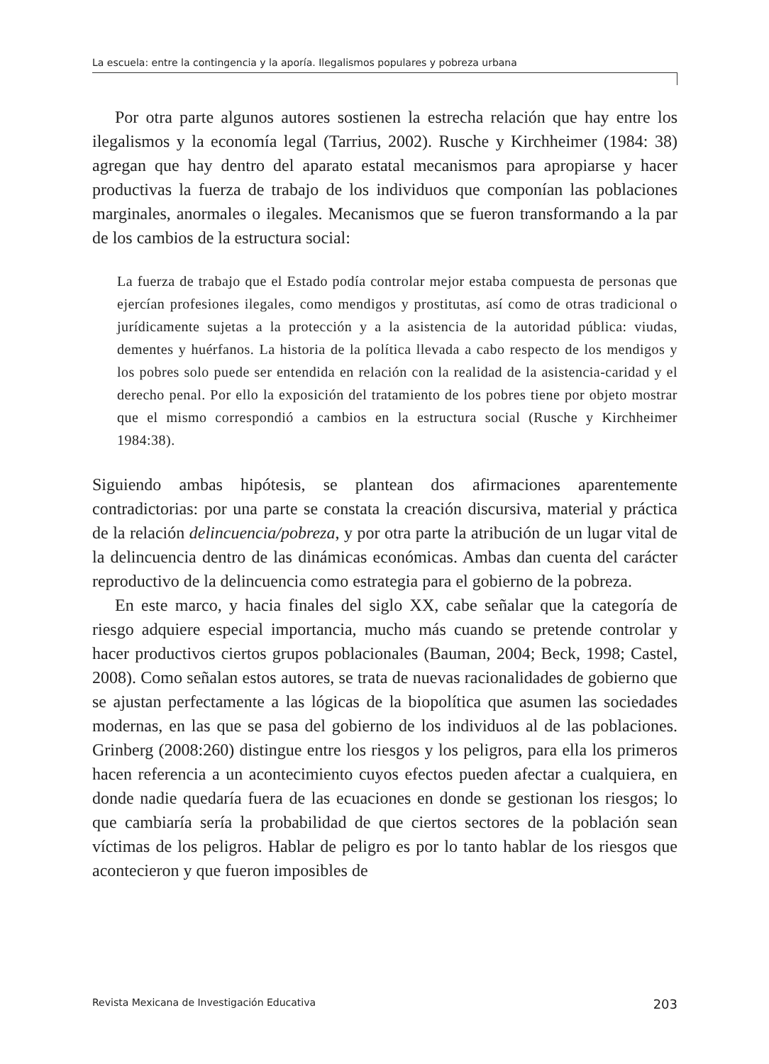La escuela: entre la contingencia y la aporía. Ilegalismos populares y pobreza urbana
Por otra parte algunos autores sostienen la estrecha relación que hay entre los ilegalismos y la economía legal (Tarrius, 2002). Rusche y Kirchheimer (1984: 38) agregan que hay dentro del aparato estatal mecanismos para apropiarse y hacer productivas la fuerza de trabajo de los individuos que componían las poblaciones marginales, anormales o ilegales. Mecanismos que se fueron transformando a la par de los cambios de la estructura social:
La fuerza de trabajo que el Estado podía controlar mejor estaba compuesta de personas que ejercían profesiones ilegales, como mendigos y prostitutas, así como de otras tradicional o jurídicamente sujetas a la protección y a la asistencia de la autoridad pública: viudas, dementes y huérfanos. La historia de la política llevada a cabo respecto de los mendigos y los pobres solo puede ser entendida en relación con la realidad de la asistencia-caridad y el derecho penal. Por ello la exposición del tratamiento de los pobres tiene por objeto mostrar que el mismo correspondió a cambios en la estructura social (Rusche y Kirchheimer 1984:38).
Siguiendo ambas hipótesis, se plantean dos afirmaciones aparentemente contradictorias: por una parte se constata la creación discursiva, material y práctica de la relación delincuencia/pobreza, y por otra parte la atribución de un lugar vital de la delincuencia dentro de las dinámicas económicas. Ambas dan cuenta del carácter reproductivo de la delincuencia como estrategia para el gobierno de la pobreza.
En este marco, y hacia finales del siglo XX, cabe señalar que la categoría de riesgo adquiere especial importancia, mucho más cuando se pretende controlar y hacer productivos ciertos grupos poblacionales (Bauman, 2004; Beck, 1998; Castel, 2008). Como señalan estos autores, se trata de nuevas racionalidades de gobierno que se ajustan perfectamente a las lógicas de la biopolítica que asumen las sociedades modernas, en las que se pasa del gobierno de los individuos al de las poblaciones. Grinberg (2008:260) distingue entre los riesgos y los peligros, para ella los primeros hacen referencia a un acontecimiento cuyos efectos pueden afectar a cualquiera, en donde nadie quedaría fuera de las ecuaciones en donde se gestionan los riesgos; lo que cambiaría sería la probabilidad de que ciertos sectores de la población sean víctimas de los peligros. Hablar de peligro es por lo tanto hablar de los riesgos que acontecieron y que fueron imposibles de
Revista Mexicana de Investigación Educativa 203